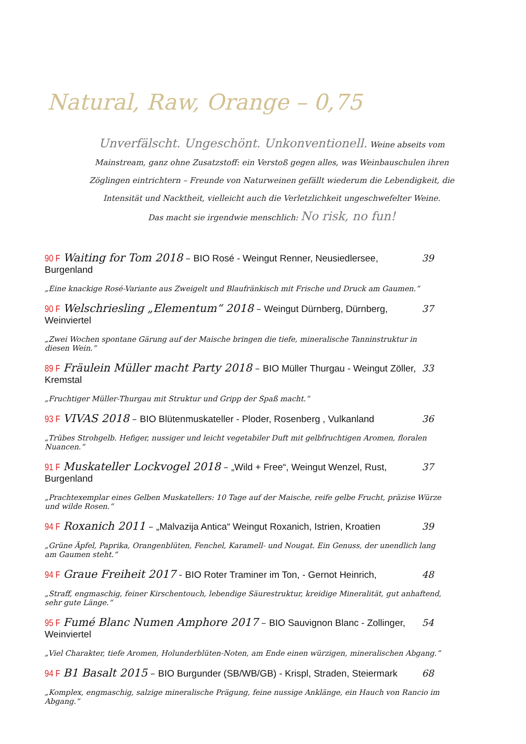Natural, Raw, Orange – 0,75
Unverfälscht. Ungeschönt. Unkonventionell. Weine abseits vom Mainstream, ganz ohne Zusatzstoff: ein Verstoß gegen alles, was Weinbauschulen ihren Zöglingen eintrichtern – Freunde von Naturweinen gefällt wiederum die Lebendigkeit, die Intensität und Nacktheit, vielleicht auch die Verletzlichkeit ungeschwefelter Weine.
Das macht sie irgendwie menschlich: No risk, no fun!
90 F Waiting for Tom 2018 – BIO Rosé - Weingut Renner, Neusiedlersee, Burgenland 39
„Eine knackige Rosé-Variante aus Zweigelt und Blaufränkisch mit Frische und Druck am Gaumen.“
90 F Welschriesling „Elementum“ 2018 – Weingut Dürnberg, Dürnberg, Weinviertel 37
„Zwei Wochen spontane Gärung auf der Maische bringen die tiefe, mineralische Tanninstruktur in diesen Wein.“
89 F Fräulein Müller macht Party 2018 – BIO Müller Thurgau - Weingut Zöller, Kremstal 33
„Fruchtiger Müller-Thurgau mit Struktur und Gripp der Spaß macht.“
93 F VIVAS 2018 – BIO Blütenmuskateller - Ploder, Rosenberg , Vulkanland 36
„Trübes Strohgelb. Hefiger, nussiger und leicht vegetabiler Duft mit gelbfruchtigen Aromen, floralen Nuancen.“
91 F Muskateller Lockvogel 2018 – „Wild + Free“, Weingut Wenzel, Rust, Burgenland 37
„Prachtexemplar eines Gelben Muskatellers: 10 Tage auf der Maische, reife gelbe Frucht, präzise Würze und wilde Rosen.“
94 F Roxanich 2011 – „Malvazija Antica“ Weingut Roxanich, Istrien, Kroatien 39
„Grüne Äpfel, Paprika, Orangenblüten, Fenchel, Karamell- und Nougat. Ein Genuss, der unendlich lang am Gaumen steht.“
94 F Graue Freiheit 2017 - BIO Roter Traminer im Ton, - Gernot Heinrich, 48
„Straff, engmaschig, feiner Kirschentouch, lebendige Säurestruktur, kreidige Mineralität, gut anhaftend, sehr gute Länge.“
95 F Fumé Blanc Numen Amphore 2017 – BIO Sauvignon Blanc - Zollinger, Weinviertel 54
„Viel Charakter, tiefe Aromen, Holunderblüten-Noten, am Ende einen würzigen, mineralischen Abgang.“
94 F B1 Basalt 2015 – BIO Burgunder (SB/WB/GB) - Krispl, Straden, Steiermark 68
„Komplex, engmaschig, salzige mineralische Prägung, feine nussige Anklänge, ein Hauch von Rancio im Abgang.“